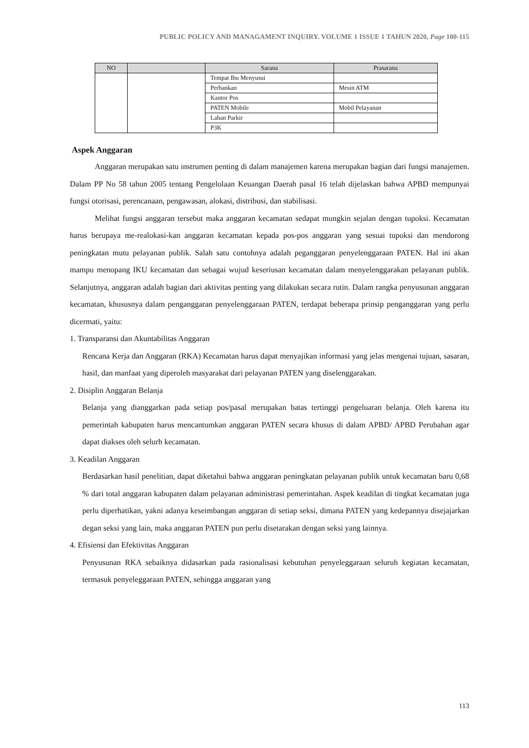PUBLIC POLICY AND MANAGAMENT INQUIRY. VOLUME 1 ISSUE 1 TAHUN 2020, Page 100-115
| NO | | Sarana | Prasarana |
| --- | --- | --- | --- |
| | | Tempat Ibu Menyusui | |
| | | Perbankan | Mesin ATM |
| | | Kantor Pos | |
| | | PATEN Mobile | Mobil Pelayanan |
| | | Lahan Parkir | |
| | | P3K | |
Aspek Anggaran
Anggaran merupakan satu instrumen penting di dalam manajemen karena merupakan bagian dari fungsi manajemen. Dalam PP No 58 tahun 2005 tentang Pengelolaan Keuangan Daerah pasal 16 telah dijelaskan bahwa APBD mempunyai fungsi otorisasi, perencanaan, pengawasan, alokasi, distribusi, dan stabilisasi.
Melihat fungsi anggaran tersebut maka anggaran kecamatan sedapat mungkin sejalan dengan tupoksi. Kecamatan harus berupaya me-realokasi-kan anggaran kecamatan kepada pos-pos anggaran yang sesuai tupoksi dan mendorong peningkatan mutu pelayanan publik. Salah satu contohnya adalah peganggaran penyelenggaraan PATEN. Hal ini akan mampu menopang IKU kecamatan dan sebagai wujud keseriusan kecamatan dalam menyelenggarakan pelayanan publik. Selanjutnya, anggaran adalah bagian dari aktivitas penting yang dilakukan secara rutin. Dalam rangka penyusunan anggaran kecamatan, khususnya dalam penganggaran penyelenggaraan PATEN, terdapat beberapa prinsip penganggaran yang perlu dicermati, yaitu:
1. Transparansi dan Akuntabilitas Anggaran
Rencana Kerja dan Anggaran (RKA) Kecamatan harus dapat menyajikan informasi yang jelas mengenai tujuan, sasaran, hasil, dan manfaat yang diperoleh masyarakat dari pelayanan PATEN yang diselenggarakan.
2. Disiplin Anggaran Belanja
Belanja yang dianggarkan pada setiap pos/pasal merupakan batas tertinggi pengeluaran belanja. Oleh karena itu pemerintah kabupaten harus mencantumkan anggaran PATEN secara khusus di dalam APBD/ APBD Perubahan agar dapat diakses oleh selurh kecamatan.
3. Keadilan Anggaran
Berdasarkan hasil penelitian, dapat diketahui bahwa anggaran peningkatan pelayanan publik untuk kecamatan baru 0,68 % dari total anggaran kabupaten dalam pelayanan administrasi pemerintahan. Aspek keadilan di tingkat kecamatan juga perlu diperhatikan, yakni adanya keseimbangan anggaran di setiap seksi, dimana PATEN yang kedepannya disejajarkan degan seksi yang lain, maka anggaran PATEN pun perlu disetarakan dengan seksi yang lainnya.
4. Efisiensi dan Efektivitas Anggaran
Penyusunan RKA sebaiknya didasarkan pada rasionalisasi kebutuhan penyeleggaraan seluruh kegiatan kecamatan, termasuk penyeleggaraan PATEN, sehingga anggaran yang
113